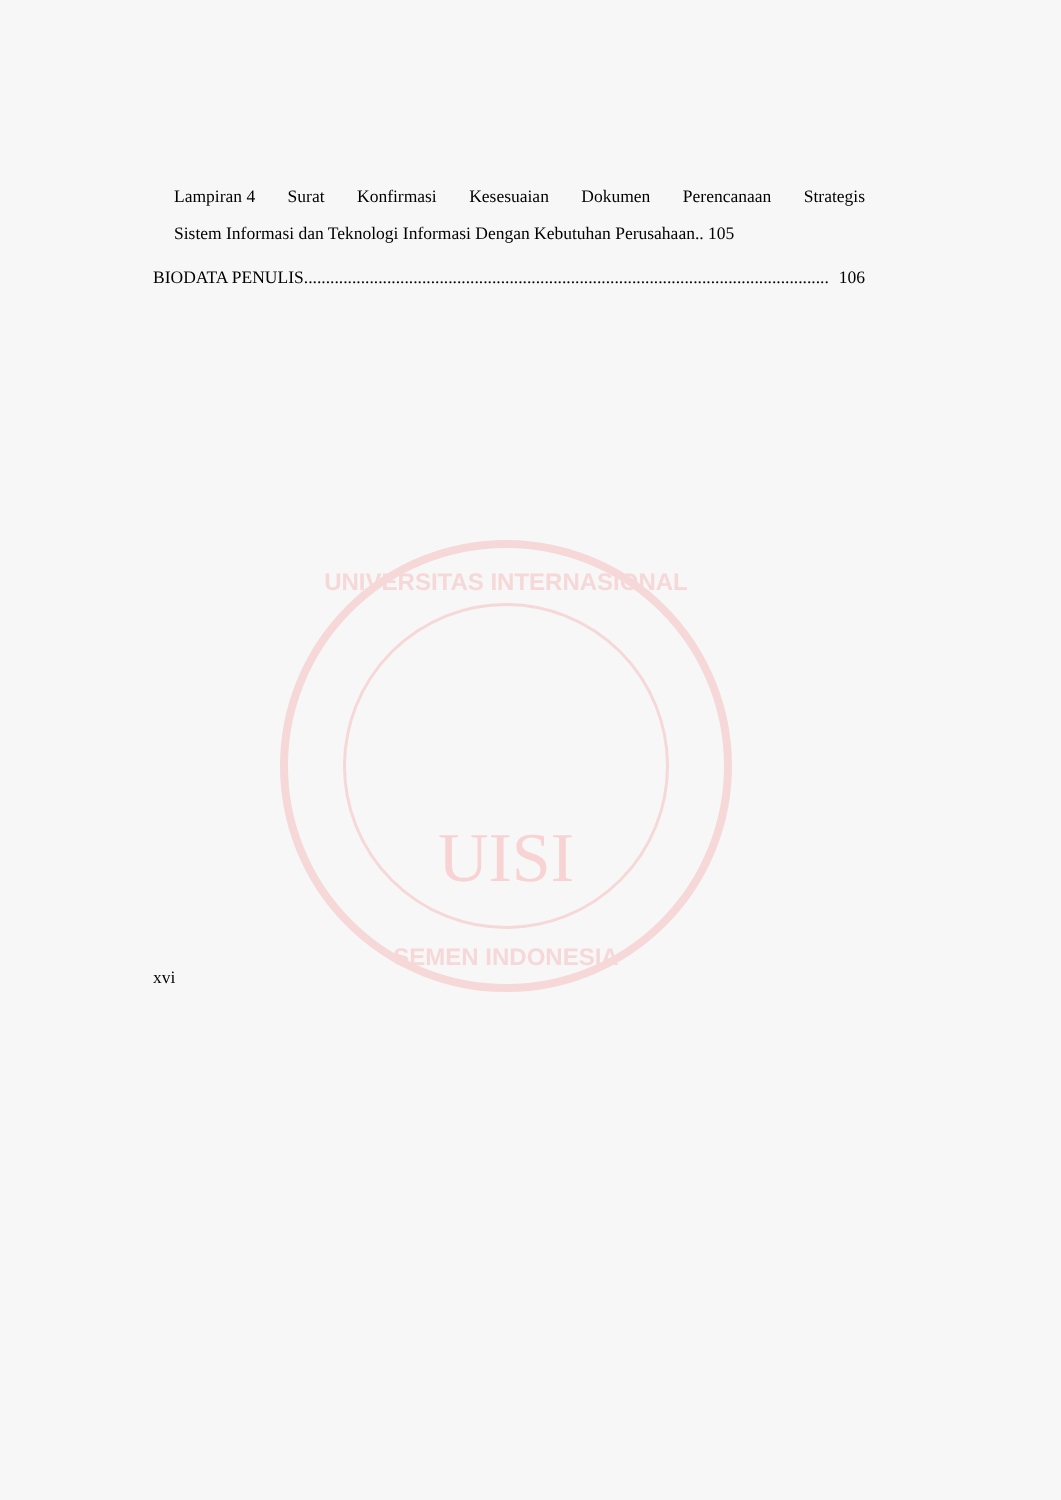UNIVERSITAS INTERNASIONAL
UISI
SEMEN INDONESIA
Lampiran 4 Surat Konfirmasi Kesesuaian Dokumen Perencanaan Strategis
Sistem Informasi dan Teknologi Informasi Dengan Kebutuhan Perusahaan.. 105
BIODATA PENULIS........................................................................................................................ 106
xvi